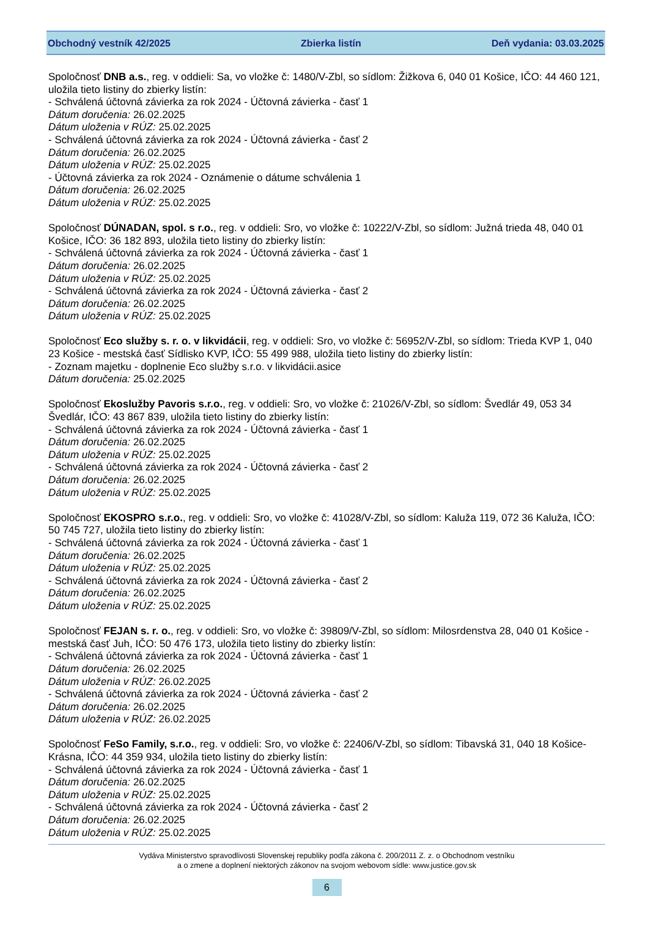Obchodný vestník 42/2025 Zbierka listín Deň vydania: 03.03.2025
Spoločnosť DNB a.s., reg. v oddieli: Sa, vo vložke č: 1480/V-Zbl, so sídlom: Žižkova 6, 040 01 Košice, IČO: 44 460 121, uložila tieto listiny do zbierky listín:
- Schválená účtovná závierka za rok 2024 - Účtovná závierka - časť 1
Dátum doručenia: 26.02.2025
Dátum uloženia v RÚZ: 25.02.2025
- Schválená účtovná závierka za rok 2024 - Účtovná závierka - časť 2
Dátum doručenia: 26.02.2025
Dátum uloženia v RÚZ: 25.02.2025
- Účtovná závierka za rok 2024 - Oznámenie o dátume schválenia 1
Dátum doručenia: 26.02.2025
Dátum uloženia v RÚZ: 25.02.2025
Spoločnosť DÚNADAN, spol. s r.o., reg. v oddieli: Sro, vo vložke č: 10222/V-Zbl, so sídlom: Južná trieda 48, 040 01 Košice, IČO: 36 182 893, uložila tieto listiny do zbierky listín:
- Schválená účtovná závierka za rok 2024 - Účtovná závierka - časť 1
Dátum doručenia: 26.02.2025
Dátum uloženia v RÚZ: 25.02.2025
- Schválená účtovná závierka za rok 2024 - Účtovná závierka - časť 2
Dátum doručenia: 26.02.2025
Dátum uloženia v RÚZ: 25.02.2025
Spoločnosť Eco služby s. r. o. v likvidácii, reg. v oddieli: Sro, vo vložke č: 56952/V-Zbl, so sídlom: Trieda KVP 1, 040 23 Košice - mestská časť Sídlisko KVP, IČO: 55 499 988, uložila tieto listiny do zbierky listín:
- Zoznam majetku - doplnenie Eco služby s.r.o. v likvidácii.asice
Dátum doručenia: 25.02.2025
Spoločnosť Ekoslužby Pavoris s.r.o., reg. v oddieli: Sro, vo vložke č: 21026/V-Zbl, so sídlom: Švedlár 49, 053 34 Švedlár, IČO: 43 867 839, uložila tieto listiny do zbierky listín:
- Schválená účtovná závierka za rok 2024 - Účtovná závierka - časť 1
Dátum doručenia: 26.02.2025
Dátum uloženia v RÚZ: 25.02.2025
- Schválená účtovná závierka za rok 2024 - Účtovná závierka - časť 2
Dátum doručenia: 26.02.2025
Dátum uloženia v RÚZ: 25.02.2025
Spoločnosť EKOSPRO s.r.o., reg. v oddieli: Sro, vo vložke č: 41028/V-Zbl, so sídlom: Kaluža 119, 072 36 Kaluža, IČO: 50 745 727, uložila tieto listiny do zbierky listín:
- Schválená účtovná závierka za rok 2024 - Účtovná závierka - časť 1
Dátum doručenia: 26.02.2025
Dátum uloženia v RÚZ: 25.02.2025
- Schválená účtovná závierka za rok 2024 - Účtovná závierka - časť 2
Dátum doručenia: 26.02.2025
Dátum uloženia v RÚZ: 25.02.2025
Spoločnosť FEJAN s. r. o., reg. v oddieli: Sro, vo vložke č: 39809/V-Zbl, so sídlom: Milosrdenstva 28, 040 01 Košice - mestská časť Juh, IČO: 50 476 173, uložila tieto listiny do zbierky listín:
- Schválená účtovná závierka za rok 2024 - Účtovná závierka - časť 1
Dátum doručenia: 26.02.2025
Dátum uloženia v RÚZ: 26.02.2025
- Schválená účtovná závierka za rok 2024 - Účtovná závierka - časť 2
Dátum doručenia: 26.02.2025
Dátum uloženia v RÚZ: 26.02.2025
Spoločnosť FeSo Family, s.r.o., reg. v oddieli: Sro, vo vložke č: 22406/V-Zbl, so sídlom: Tibavská 31, 040 18 Košice-Krásna, IČO: 44 359 934, uložila tieto listiny do zbierky listín:
- Schválená účtovná závierka za rok 2024 - Účtovná závierka - časť 1
Dátum doručenia: 26.02.2025
Dátum uloženia v RÚZ: 25.02.2025
- Schválená účtovná závierka za rok 2024 - Účtovná závierka - časť 2
Dátum doručenia: 26.02.2025
Dátum uloženia v RÚZ: 25.02.2025
Vydáva Ministerstvo spravodlivosti Slovenskej republiky podľa zákona č. 200/2011 Z. z. o Obchodnom vestníku
a o zmene a doplnení niektorých zákonov na svojom webovom sídle: www.justice.gov.sk
6